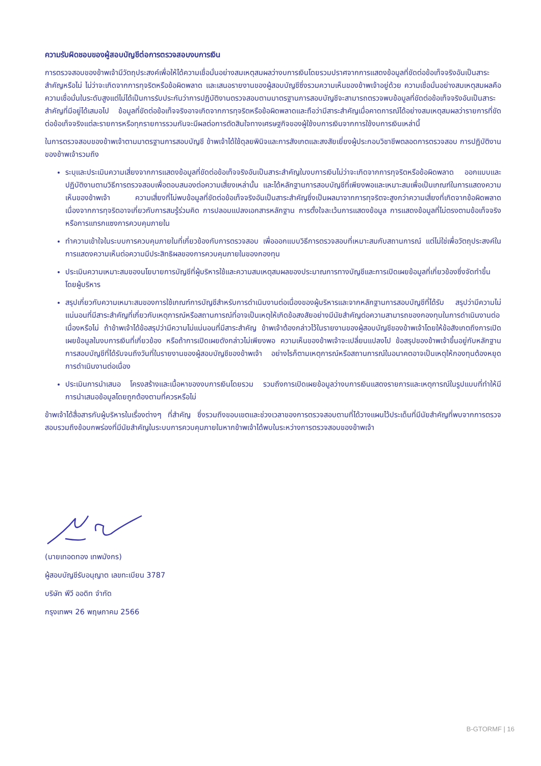ความรับผิดชอบของผู้สอบบัญชีต่อการตรวจสอบงบการเงิน
การตรวจสอบของข้าพเจ้ามีวัตถุประสงค์เพื่อให้ได้ความเชื่อมั่นอย่างสมเหตุสมผลว่างบการเงินโดยรวมปราศจากการแสดงข้อมูลที่ขัดต่อข้อเท็จจริงอันเป็นสาระสำคัญหรือไม่ ไม่ว่าจะเกิดจากการทุจริตหรือข้อผิดพลาด และเสนอรายงานของผู้สอบบัญชีซึ่งรวมความเห็นของข้าพเจ้าอยู่ด้วย ความเชื่อมั่นอย่างสมเหตุสมผลคือความเชื่อมั่นในระดับสูงแต่ไม่ได้เป็นการรับประกันว่าการปฏิบัติงานตรวจสอบตามมาตรฐานการสอบบัญชีจะสามารถตรวจพบข้อมูลที่ขัดต่อข้อเท็จจริงอันเป็นสาระสำคัญที่มีอยู่ได้เสมอไป ข้อมูลที่ขัดต่อข้อเท็จจริงอาจเกิดจากการทุจริตหรือข้อผิดพลาดและถือว่ามีสาระสำคัญเมื่อคาดการณ์ได้อย่างสมเหตุสมผลว่ารายการที่ขัดต่อข้อเท็จจริงแต่ละรายการหรือทุกรายการรวมกันจะมีผลต่อการตัดสินใจทางเศรษฐกิจของผู้ใช้งบการเงินจากการใช้งบการเงินเหล่านี้
ในการตรวจสอบของข้าพเจ้าตามมาตรฐานการสอบบัญชี ข้าพเจ้าได้ใช้ดุลยพินิจและการสังเกตและสงสัยเยี่ยงผู้ประกอบวิชาชีพตลอดการตรวจสอบ การปฏิบัติงานของข้าพเจ้ารวมถึง
ระบุและประเมินความเสี่ยงจากการแสดงข้อมูลที่ขัดต่อข้อเท็จจริงอันเป็นสาระสำคัญในงบการเงินไม่ว่าจะเกิดจากการทุจริตหรือข้อผิดพลาด ออกแบบและปฏิบัติงานตามวิธีการตรวจสอบเพื่อตอบสนองต่อความเสี่ยงเหล่านั้น และได้หลักฐานการสอบบัญชีที่เพียงพอและเหมาะสมเพื่อเป็นเกณฑ์ในการแสดงความเห็นของข้าพเจ้า ความเสี่ยงที่ไม่พบข้อมูลที่ขัดต่อข้อเท็จจริงอันเป็นสาระสำคัญซึ่งเป็นผลมาจากการทุจริตจะสูงกว่าความเสี่ยงที่เกิดจากข้อผิดพลาด เนื่องจากการทุจริตอาจเกี่ยวกับการสมรู้ร่วมคิด การปลอมแปลงเอกสารหลักฐาน การตั้งใจละเว้นการแสดงข้อมูล การแสดงข้อมูลที่ไม่ตรงตามข้อเท็จจริงหรือการแทรกแซงการควบคุมภายใน
ทำความเข้าใจในระบบการควบคุมภายในที่เกี่ยวข้องกับการตรวจสอบ เพื่อออกแบบวิธีการตรวจสอบที่เหมาะสมกับสถานการณ์ แต่ไม่ใช่เพื่อวัตถุประสงค์ในการแสดงความเห็นต่อความมีประสิทธิผลของการควบคุมภายในของกองทุน
ประเมินความเหมาะสมของนโยบายการบัญชีที่ผู้บริหารใช้และความสมเหตุสมผลของประมาณการทางบัญชีและการเปิดเผยข้อมูลที่เกี่ยวข้องซึ่งจัดทำขึ้นโดยผู้บริหาร
สรุปเกี่ยวกับความเหมาะสมของการใช้เกณฑ์การบัญชีสำหรับการดำเนินงานต่อเนื่องของผู้บริหารและจากหลักฐานการสอบบัญชีที่ได้รับ สรุปว่ามีความไม่แน่นอนที่มีสาระสำคัญที่เกี่ยวกับเหตุการณ์หรือสถานการณ์ที่อาจเป็นเหตุให้เกิดข้อสงสัยอย่างมีนัยสำคัญต่อความสามารถของกองทุนในการดำเนินงานต่อเนื่องหรือไม่ ถ้าข้าพเจ้าได้ข้อสรุปว่ามีความไม่แน่นอนที่มีสาระสำคัญ ข้าพเจ้าต้องกล่าวไว้ในรายงานของผู้สอบบัญชีของข้าพเจ้าโดยให้ข้อสังเกตถึงการเปิดเผยข้อมูลในงบการเงินที่เกี่ยวข้อง หรือถ้าการเปิดเผยดังกล่าวไม่เพียงพอ ความเห็นของข้าพเจ้าจะเปลี่ยนแปลงไป ข้อสรุปของข้าพเจ้าขึ้นอยู่กับหลักฐานการสอบบัญชีที่ได้รับจนถึงวันที่ในรายงานของผู้สอบบัญชีของข้าพเจ้า อย่างไรก็ตามเหตุการณ์หรือสถานการณ์ในอนาคตอาจเป็นเหตุให้กองทุนต้องหยุดการดำเนินงานต่อเนื่อง
ประเมินการนำเสนอ โครงสร้างและเนื้อหาของงบการเงินโดยรวม รวมถึงการเปิดเผยข้อมูลว่างบการเงินแสดงรายการและเหตุการณ์ในรูปแบบที่ทำให้มีการนำเสนอข้อมูลโดยถูกต้องตามที่ควรหรือไม่
ข้าพเจ้าได้สื่อสารกับผู้บริหารในเรื่องต่างๆ ที่สำคัญ ซึ่งรวมถึงขอบเขตและช่วงเวลาของการตรวจสอบตามที่ได้วางแผนไว้ประเด็นที่มีนัยสำคัญที่พบจากการตรวจสอบรวมถึงข้อบกพร่องที่มีนัยสำคัญในระบบการควบคุมภายในหากข้าพเจ้าได้พบในระหว่างการตรวจสอบของข้าพเจ้า
(นายเทอดทอง เทพมังกร)
ผู้สอบบัญชีรับอนุญาต เลขทะเบียน 3787
บริษัท พีวี ออดิท จำกัด
กรุงเทพฯ 26 พฤษภาคม 2566
B-GTORMF | 16